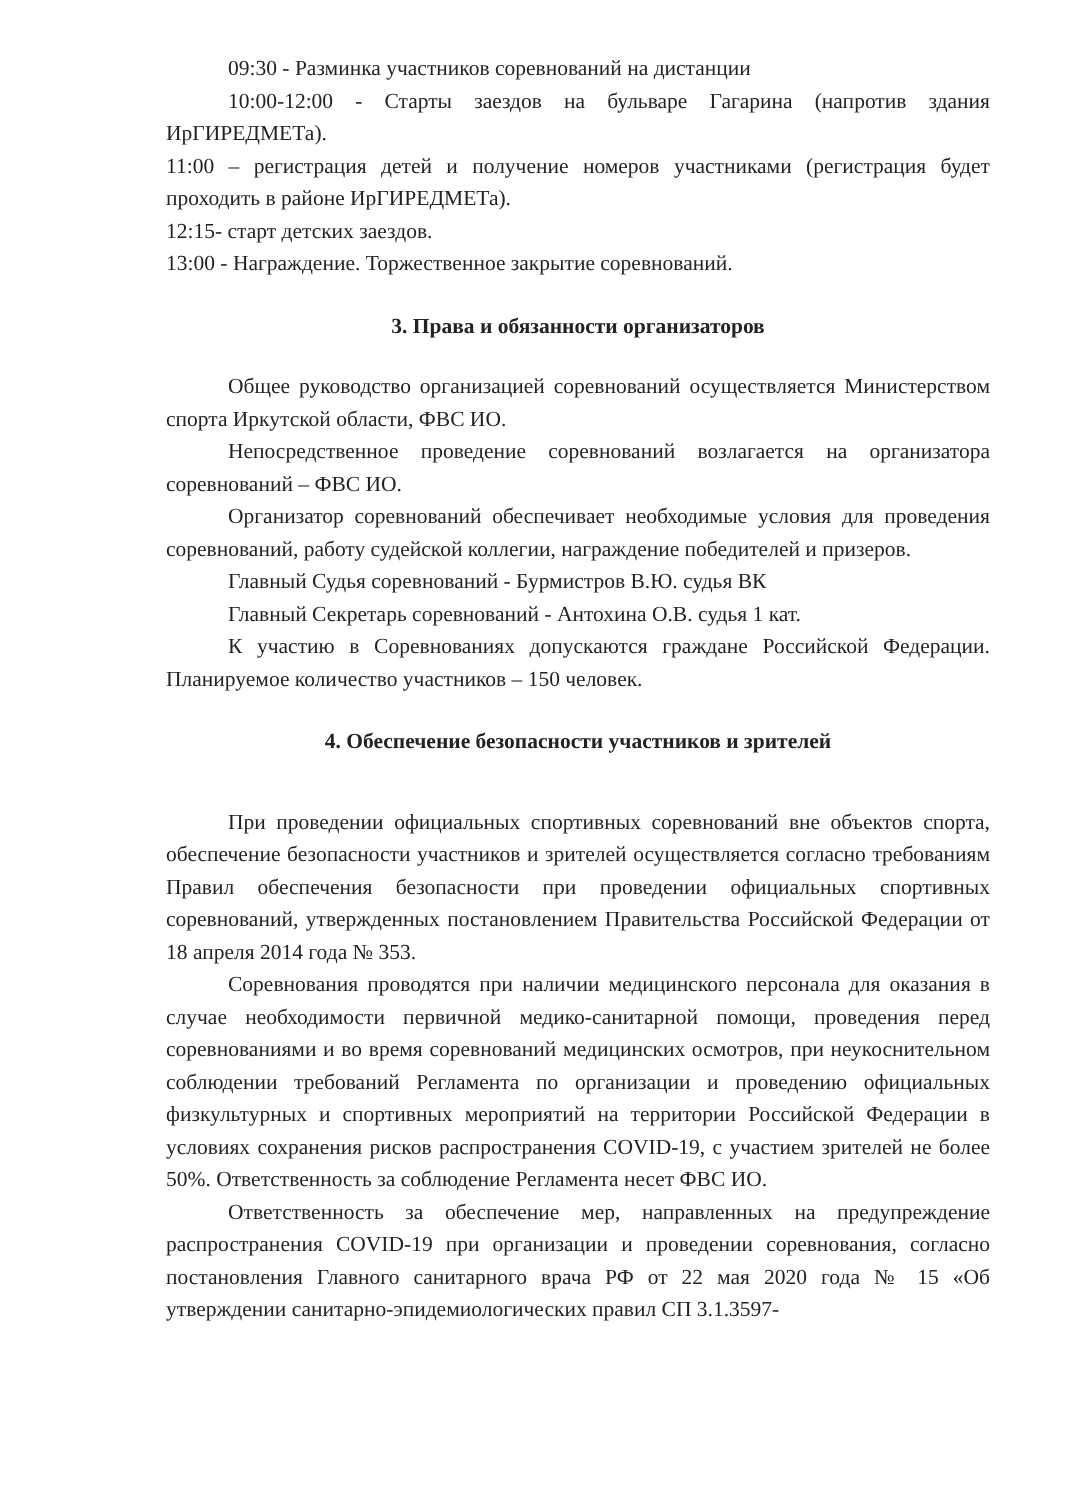09:30 - Разминка участников соревнований на дистанции
10:00-12:00 - Старты заездов на бульваре Гагарина (напротив здания ИрГИРЕДМЕТа).
11:00 – регистрация детей и получение номеров участниками (регистрация будет проходить в районе ИрГИРЕДМЕТа).
12:15- старт детских заездов.
13:00 - Награждение. Торжественное закрытие соревнований.
3. Права и обязанности организаторов
Общее руководство организацией соревнований осуществляется Министерством спорта Иркутской области, ФВС ИО.
Непосредственное проведение соревнований возлагается на организатора соревнований – ФВС ИО.
Организатор соревнований обеспечивает необходимые условия для проведения соревнований, работу судейской коллегии, награждение победителей и призеров.
Главный Судья соревнований - Бурмистров В.Ю. судья ВК
Главный Секретарь соревнований - Антохина О.В. судья 1 кат.
К участию в Соревнованиях допускаются граждане Российской Федерации. Планируемое количество участников – 150 человек.
4. Обеспечение безопасности участников и зрителей
При проведении официальных спортивных соревнований вне объектов спорта, обеспечение безопасности участников и зрителей осуществляется согласно требованиям Правил обеспечения безопасности при проведении официальных спортивных соревнований, утвержденных постановлением Правительства Российской Федерации от 18 апреля 2014 года № 353.
Соревнования проводятся при наличии медицинского персонала для оказания в случае необходимости первичной медико-санитарной помощи, проведения перед соревнованиями и во время соревнований медицинских осмотров, при неукоснительном соблюдении требований Регламента по организации и проведению официальных физкультурных и спортивных мероприятий на территории Российской Федерации в условиях сохранения рисков распространения COVID-19, с участием зрителей не более 50%. Ответственность за соблюдение Регламента несет ФВС ИО.
Ответственность за обеспечение мер, направленных на предупреждение распространения COVID-19 при организации и проведении соревнования, согласно постановления Главного санитарного врача РФ от 22 мая 2020 года № 15 «Об утверждении санитарно-эпидемиологических правил СП 3.1.3597-